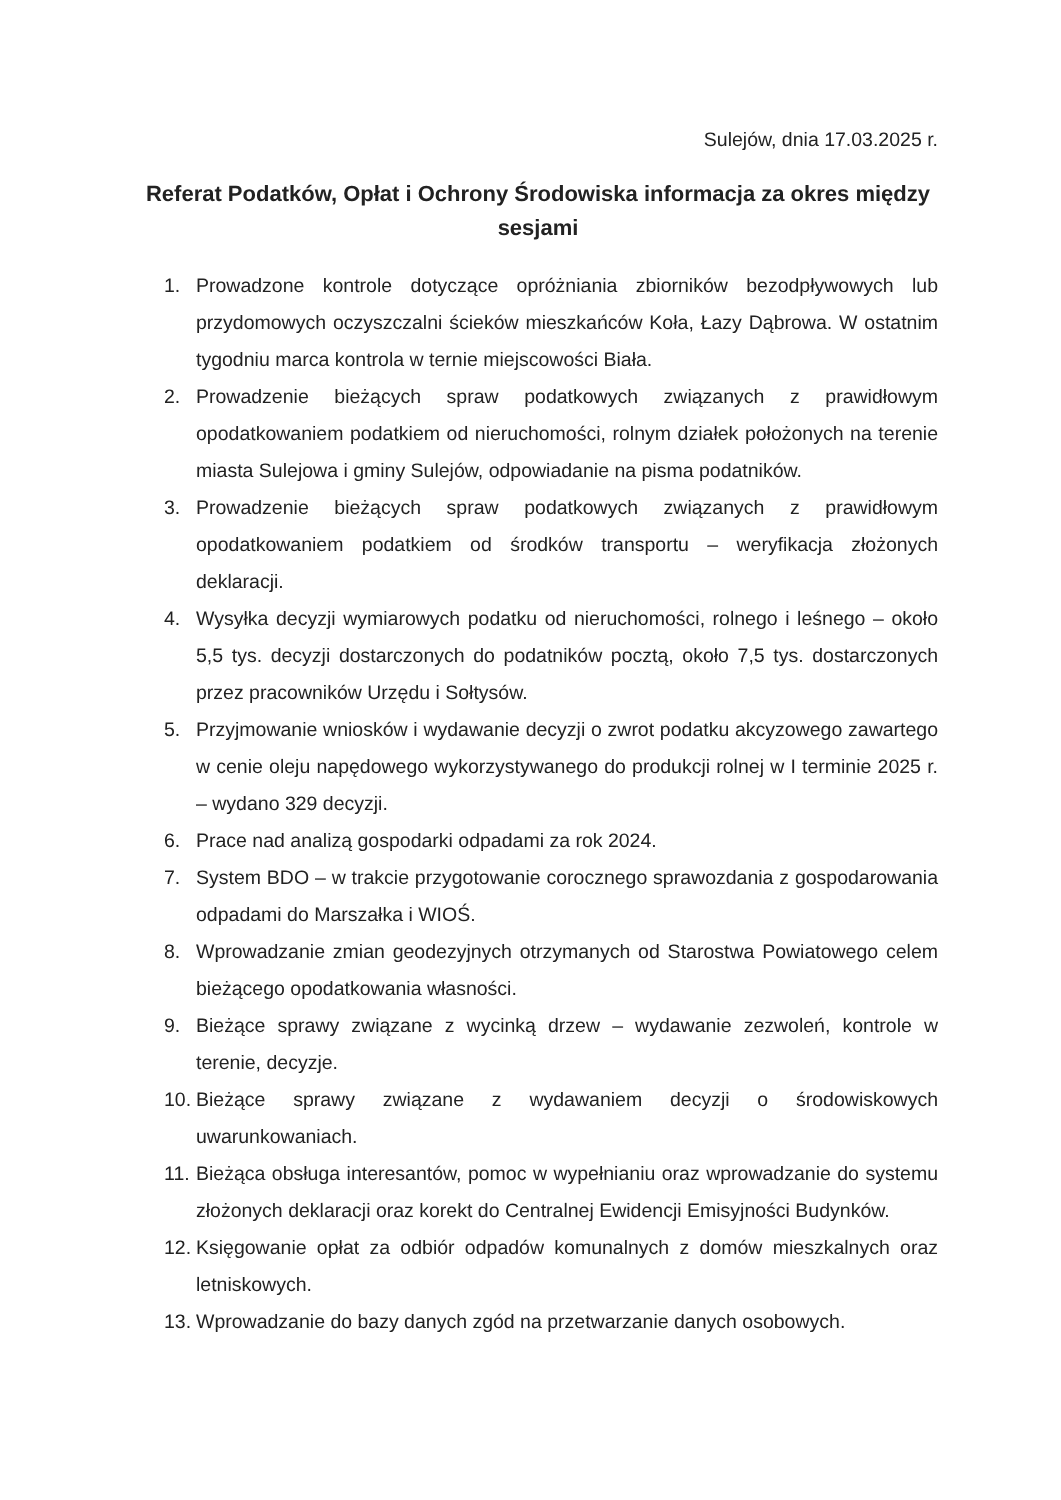Sulejów, dnia 17.03.2025 r.
Referat Podatków, Opłat i Ochrony Środowiska informacja za okres między sesjami
1. Prowadzone kontrole dotyczące opróżniania zbiorników bezodpływowych lub przydomowych oczyszczalni ścieków mieszkańców Koła, Łazy Dąbrowa. W ostatnim tygodniu marca kontrola w ternie miejscowości Biała.
2. Prowadzenie bieżących spraw podatkowych związanych z prawidłowym opodatkowaniem podatkiem od nieruchomości, rolnym działek położonych na terenie miasta Sulejowa i gminy Sulejów, odpowiadanie na pisma podatników.
3. Prowadzenie bieżących spraw podatkowych związanych z prawidłowym opodatkowaniem podatkiem od środków transportu – weryfikacja złożonych deklaracji.
4. Wysyłka decyzji wymiarowych podatku od nieruchomości, rolnego i leśnego – około 5,5 tys. decyzji dostarczonych do podatników pocztą, około 7,5 tys. dostarczonych przez pracowników Urzędu i Sołtysów.
5. Przyjmowanie wniosków i wydawanie decyzji o zwrot podatku akcyzowego zawartego w cenie oleju napędowego wykorzystywanego do produkcji rolnej w I terminie 2025 r. – wydano 329 decyzji.
6. Prace nad analizą gospodarki odpadami za rok 2024.
7. System BDO – w trakcie przygotowanie corocznego sprawozdania z gospodarowania odpadami do Marszałka i WIOŚ.
8. Wprowadzanie zmian geodezyjnych otrzymanych od Starostwa Powiatowego celem bieżącego opodatkowania własności.
9. Bieżące sprawy związane z wycinką drzew – wydawanie zezwoleń, kontrole w terenie, decyzje.
10. Bieżące sprawy związane z wydawaniem decyzji o środowiskowych uwarunkowaniach.
11. Bieżąca obsługa interesantów, pomoc w wypełnianiu oraz wprowadzanie do systemu złożonych deklaracji oraz korekt do Centralnej Ewidencji Emisyjności Budynków.
12. Księgowanie opłat za odbiór odpadów komunalnych z domów mieszkalnych oraz letniskowych.
13. Wprowadzanie do bazy danych zgód na przetwarzanie danych osobowych.